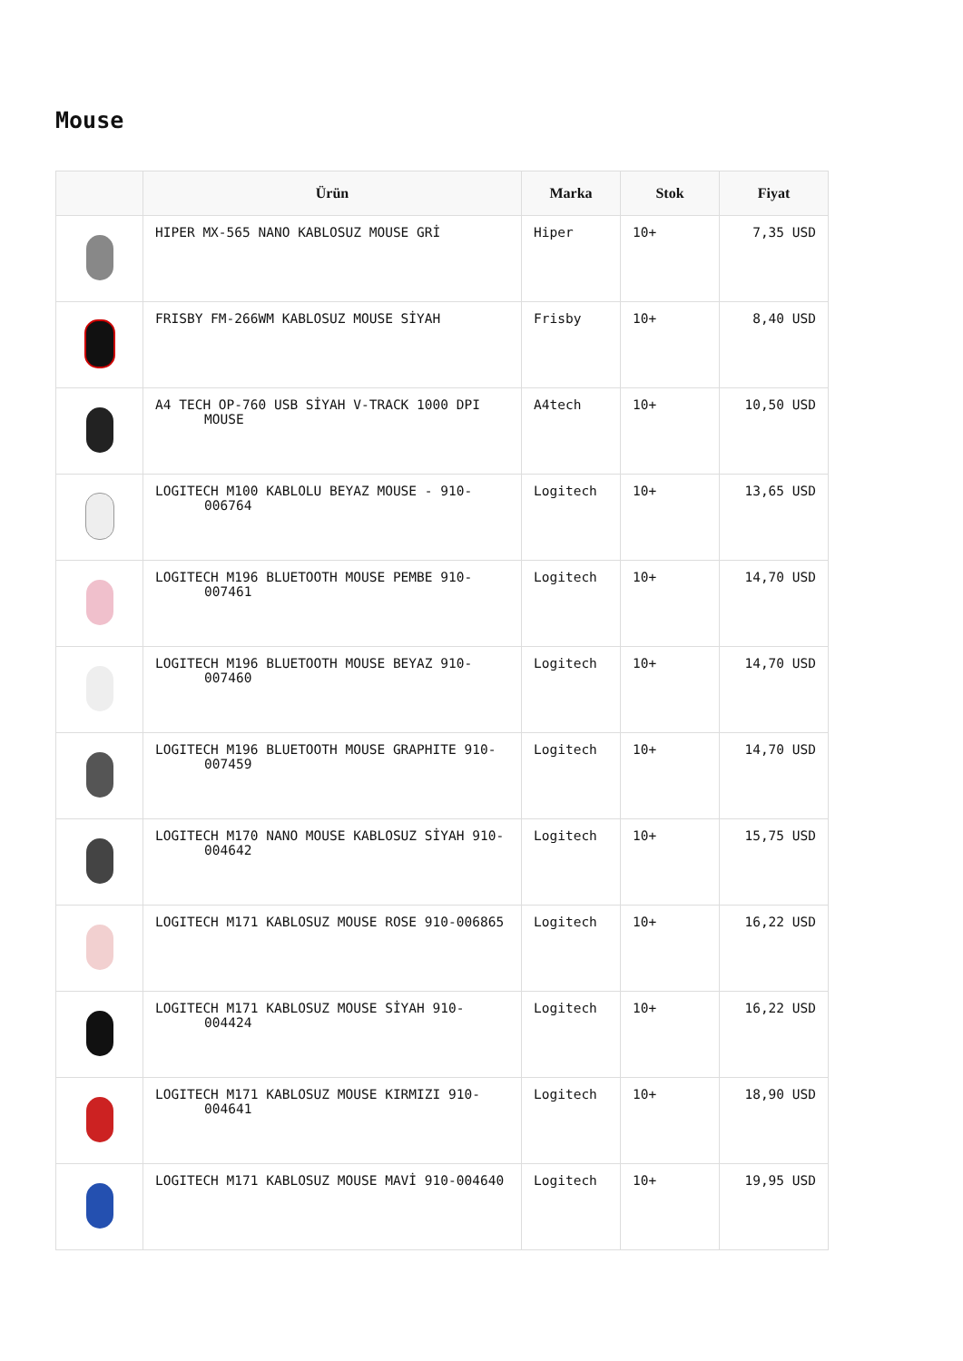Mouse
| | Ürün | Marka | Stok | Fiyat |
| --- | --- | --- | --- | --- |
| | HIPER MX-565 NANO KABLOSUZ MOUSE GRİ | Hiper | 10+ | 7,35 USD |
| | FRISBY FM-266WM KABLOSUZ MOUSE SİYAH | Frisby | 10+ | 8,40 USD |
| | A4 TECH OP-760 USB SİYAH V-TRACK 1000 DPI MOUSE | A4tech | 10+ | 10,50 USD |
| | LOGITECH M100 KABLOLU BEYAZ MOUSE - 910- 006764 | Logitech | 10+ | 13,65 USD |
| | LOGITECH M196 BLUETOOTH MOUSE PEMBE 910- 007461 | Logitech | 10+ | 14,70 USD |
| | LOGITECH M196 BLUETOOTH MOUSE BEYAZ 910- 007460 | Logitech | 10+ | 14,70 USD |
| | LOGITECH M196 BLUETOOTH MOUSE GRAPHITE 910- 007459 | Logitech | 10+ | 14,70 USD |
| | LOGITECH M170 NANO MOUSE KABLOSUZ SİYAH 910- 004642 | Logitech | 10+ | 15,75 USD |
| | LOGITECH M171 KABLOSUZ MOUSE ROSE 910-006865 | Logitech | 10+ | 16,22 USD |
| | LOGITECH M171 KABLOSUZ MOUSE SİYAH 910- 004424 | Logitech | 10+ | 16,22 USD |
| | LOGITECH M171 KABLOSUZ MOUSE KIRMIZI 910- 004641 | Logitech | 10+ | 18,90 USD |
| | LOGITECH M171 KABLOSUZ MOUSE MAVİ 910-004640 | Logitech | 10+ | 19,95 USD |